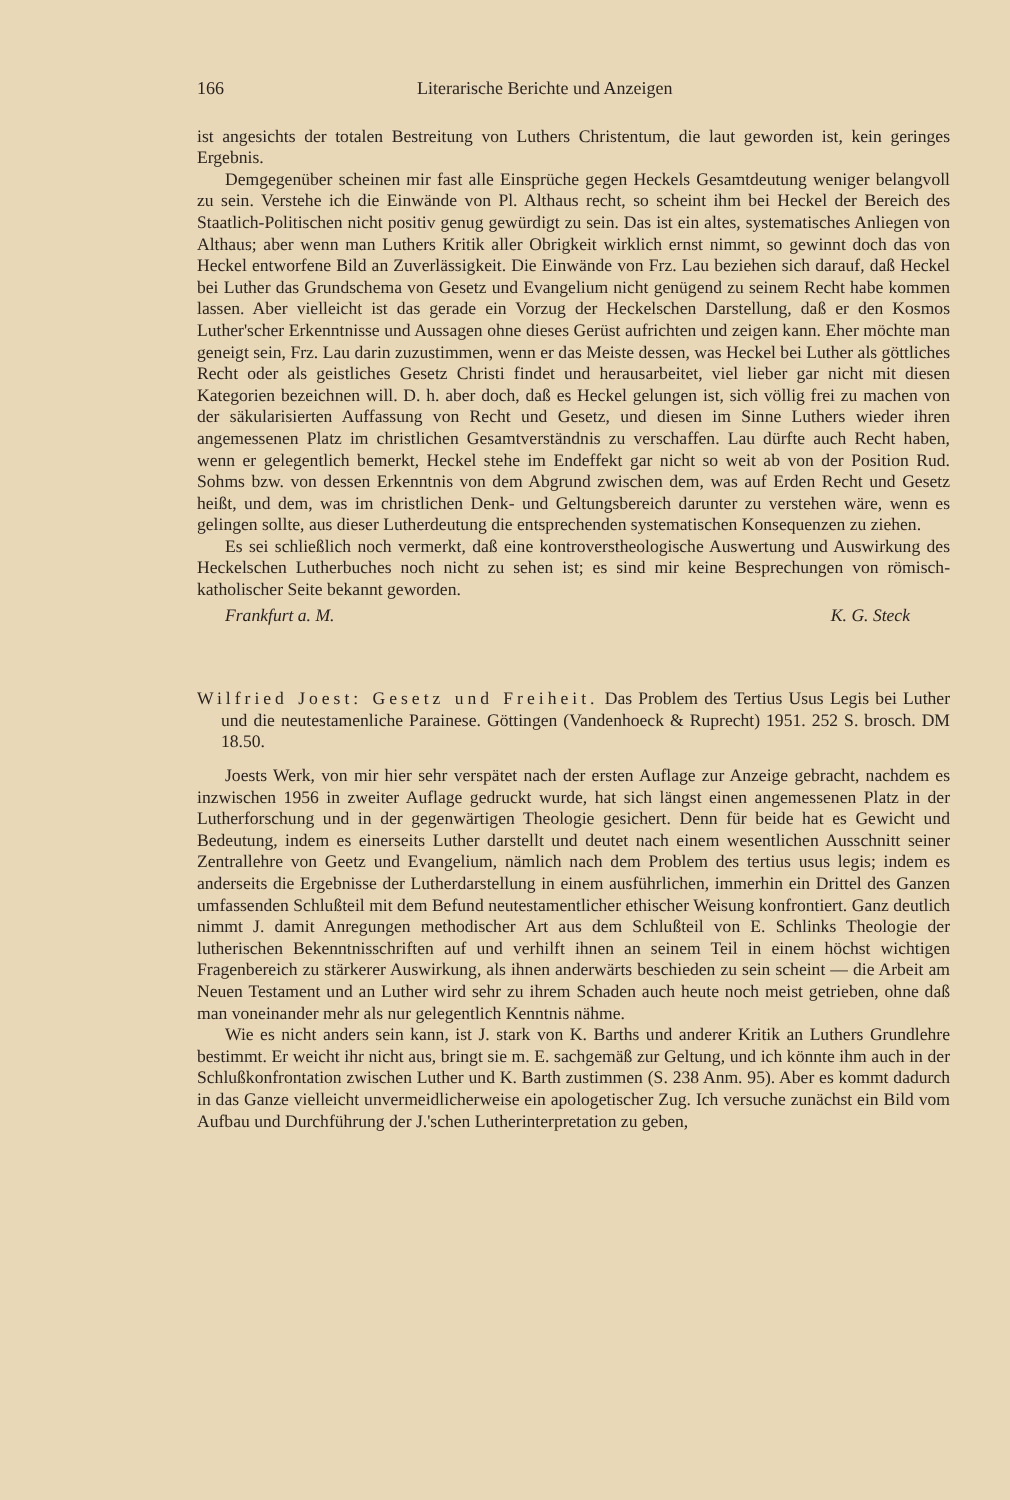166 Literarische Berichte und Anzeigen
ist angesichts der totalen Bestreitung von Luthers Christentum, die laut geworden ist, kein geringes Ergebnis.
Demgegenüber scheinen mir fast alle Einsprüche gegen Heckels Gesamtdeutung weniger belangvoll zu sein. Verstehe ich die Einwände von Pl. Althaus recht, so scheint ihm bei Heckel der Bereich des Staatlich-Politischen nicht positiv genug gewürdigt zu sein. Das ist ein altes, systematisches Anliegen von Althaus; aber wenn man Luthers Kritik aller Obrigkeit wirklich ernst nimmt, so gewinnt doch das von Heckel entworfene Bild an Zuverlässigkeit. Die Einwände von Frz. Lau beziehen sich darauf, daß Heckel bei Luther das Grundschema von Gesetz und Evangelium nicht genügend zu seinem Recht habe kommen lassen. Aber vielleicht ist das gerade ein Vorzug der Heckelschen Darstellung, daß er den Kosmos Luther'scher Erkenntnisse und Aussagen ohne dieses Gerüst aufrichten und zeigen kann. Eher möchte man geneigt sein, Frz. Lau darin zuzustimmen, wenn er das Meiste dessen, was Heckel bei Luther als göttliches Recht oder als geistliches Gesetz Christi findet und herausarbeitet, viel lieber gar nicht mit diesen Kategorien bezeichnen will. D. h. aber doch, daß es Heckel gelungen ist, sich völlig frei zu machen von der säkularisierten Auffassung von Recht und Gesetz, und diesen im Sinne Luthers wieder ihren angemessenen Platz im christlichen Gesamtverständnis zu verschaffen. Lau dürfte auch Recht haben, wenn er gelegentlich bemerkt, Heckel stehe im Endeffekt gar nicht so weit ab von der Position Rud. Sohms bzw. von dessen Erkenntnis von dem Abgrund zwischen dem, was auf Erden Recht und Gesetz heißt, und dem, was im christlichen Denk- und Geltungsbereich darunter zu verstehen wäre, wenn es gelingen sollte, aus dieser Lutherdeutung die entsprechenden systematischen Konsequenzen zu ziehen.
Es sei schließlich noch vermerkt, daß eine kontroverstheologische Auswertung und Auswirkung des Heckelschen Lutherbuches noch nicht zu sehen ist; es sind mir keine Besprechungen von römisch-katholischer Seite bekannt geworden.
Frankfurt a. M. K. G. Steck
Wilfried Joest: Gesetz und Freiheit. Das Problem des Tertius Usus Legis bei Luther und die neutestamenliche Parainese. Göttingen (Vandenhoeck & Ruprecht) 1951. 252 S. brosch. DM 18.50.
Joests Werk, von mir hier sehr verspätet nach der ersten Auflage zur Anzeige gebracht, nachdem es inzwischen 1956 in zweiter Auflage gedruckt wurde, hat sich längst einen angemessenen Platz in der Lutherforschung und in der gegenwärtigen Theologie gesichert. Denn für beide hat es Gewicht und Bedeutung, indem es einerseits Luther darstellt und deutet nach einem wesentlichen Ausschnitt seiner Zentrallehre von Geetz und Evangelium, nämlich nach dem Problem des tertius usus legis; indem es anderseits die Ergebnisse der Lutherdarstellung in einem ausführlichen, immerhin ein Drittel des Ganzen umfassenden Schlußteil mit dem Befund neutestamentlicher ethischer Weisung konfrontiert. Ganz deutlich nimmt J. damit Anregungen methodischer Art aus dem Schlußteil von E. Schlinks Theologie der lutherischen Bekenntnisschriften auf und verhilft ihnen an seinem Teil in einem höchst wichtigen Fragenbereich zu stärkerer Auswirkung, als ihnen anderwärts beschieden zu sein scheint — die Arbeit am Neuen Testament und an Luther wird sehr zu ihrem Schaden auch heute noch meist getrieben, ohne daß man voneinander mehr als nur gelegentlich Kenntnis nähme.
Wie es nicht anders sein kann, ist J. stark von K. Barths und anderer Kritik an Luthers Grundlehre bestimmt. Er weicht ihr nicht aus, bringt sie m. E. sachgemäß zur Geltung, und ich könnte ihm auch in der Schlußkonfrontation zwischen Luther und K. Barth zustimmen (S. 238 Anm. 95). Aber es kommt dadurch in das Ganze vielleicht unvermeidlicherweise ein apologetischer Zug. Ich versuche zunächst ein Bild vom Aufbau und Durchführung der J.'schen Lutherinterpretation zu geben,